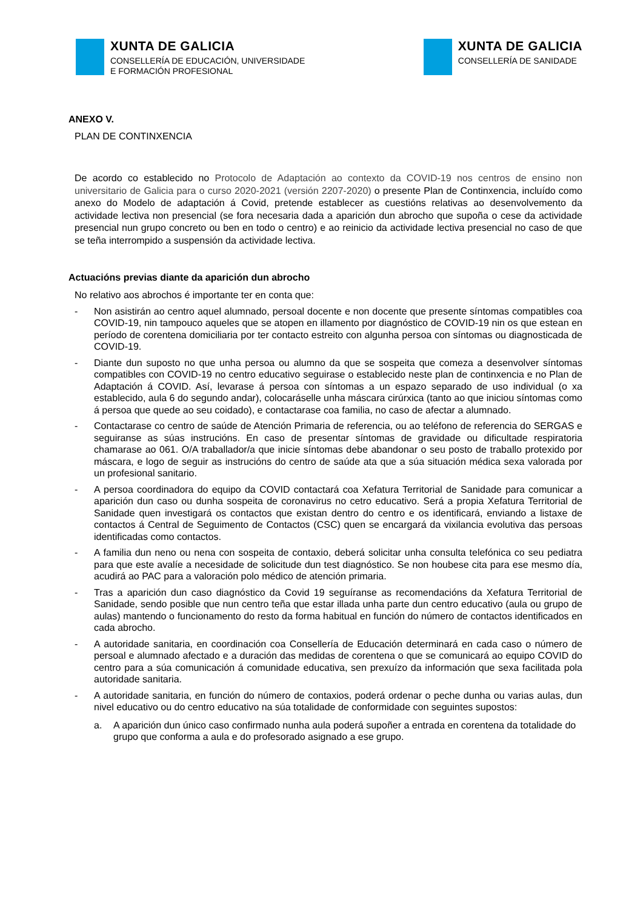XUNTA DE GALICIA
CONSELLERÍA DE EDUCACIÓN, UNIVERSIDADE
E FORMACIÓN PROFESIONAL
XUNTA DE GALICIA
CONSELLERÍA DE SANIDADE
ANEXO V.
PLAN DE CONTINXENCIA
De acordo co establecido no Protocolo de Adaptación ao contexto da COVID-19 nos centros de ensino non universitario de Galicia para o curso 2020-2021 (versión 2207-2020) o presente Plan de Continxencia, incluído como anexo do Modelo de adaptación á Covid, pretende establecer as cuestións relativas ao desenvolvemento da actividade lectiva non presencial (se fora necesaria dada a aparición dun abrocho que supoña o cese da actividade presencial nun grupo concreto ou ben en todo o centro) e ao reinicio da actividade lectiva presencial no caso de que se teña interrompido a suspensión da actividade lectiva.
Actuacións previas diante da aparición dun abrocho
No relativo aos abrochos é importante ter en conta que:
- Non asistirán ao centro aquel alumnado, persoal docente e non docente que presente síntomas compatibles coa COVID-19, nin tampouco aqueles que se atopen en illamento por diagnóstico de COVID-19 nin os que estean en período de corentena domiciliaria por ter contacto estreito con algunha persoa con síntomas ou diagnosticada de COVID-19.
- Diante dun suposto no que unha persoa ou alumno da que se sospeita que comeza a desenvolver síntomas compatibles con COVID-19 no centro educativo seguirase o establecido neste plan de continxencia e no Plan de Adaptación á COVID. Así, levarase á persoa con síntomas a un espazo separado de uso individual (o xa establecido, aula 6 do segundo andar), colocaráselle unha máscara cirúrxica (tanto ao que iniciou síntomas como á persoa que quede ao seu coidado), e contactarase coa familia, no caso de afectar a alumnado.
- Contactarase co centro de saúde de Atención Primaria de referencia, ou ao teléfono de referencia do SERGAS e seguiranse as súas instrucións. En caso de presentar síntomas de gravidade ou dificultade respiratoria chamarase ao 061. O/A traballador/a que inicie síntomas debe abandonar o seu posto de traballo protexido por máscara, e logo de seguir as instrucións do centro de saúde ata que a súa situación médica sexa valorada por un profesional sanitario.
- A persoa coordinadora do equipo da COVID contactará coa Xefatura Territorial de Sanidade para comunicar a aparición dun caso ou dunha sospeita de coronavirus no cetro educativo. Será a propia Xefatura Territorial de Sanidade quen investigará os contactos que existan dentro do centro e os identificará, enviando a listaxe de contactos á Central de Seguimento de Contactos (CSC) quen se encargará da vixilancia evolutiva das persoas identificadas como contactos.
- A familia dun neno ou nena con sospeita de contaxio, deberá solicitar unha consulta telefónica co seu pediatra para que este avalíe a necesidade de solicitude dun test diagnóstico. Se non houbese cita para ese mesmo día, acudirá ao PAC para a valoración polo médico de atención primaria.
- Tras a aparición dun caso diagnóstico da Covid 19 seguíranse as recomendacións da Xefatura Territorial de Sanidade, sendo posible que nun centro teña que estar illada unha parte dun centro educativo (aula ou grupo de aulas) mantendo o funcionamento do resto da forma habitual en función do número de contactos identificados en cada abrocho.
- A autoridade sanitaria, en coordinación coa Consellería de Educación determinará en cada caso o número de persoal e alumnado afectado e a duración das medidas de corentena o que se comunicará ao equipo COVID do centro para a súa comunicación á comunidade educativa, sen prexuízo da información que sexa facilitada pola autoridade sanitaria.
- A autoridade sanitaria, en función do número de contaxios, poderá ordenar o peche dunha ou varias aulas, dun nivel educativo ou do centro educativo na súa totalidade de conformidade con seguintes supostos:
a. A aparición dun único caso confirmado nunha aula poderá supoñer a entrada en corentena da totalidade do grupo que conforma a aula e do profesorado asignado a ese grupo.